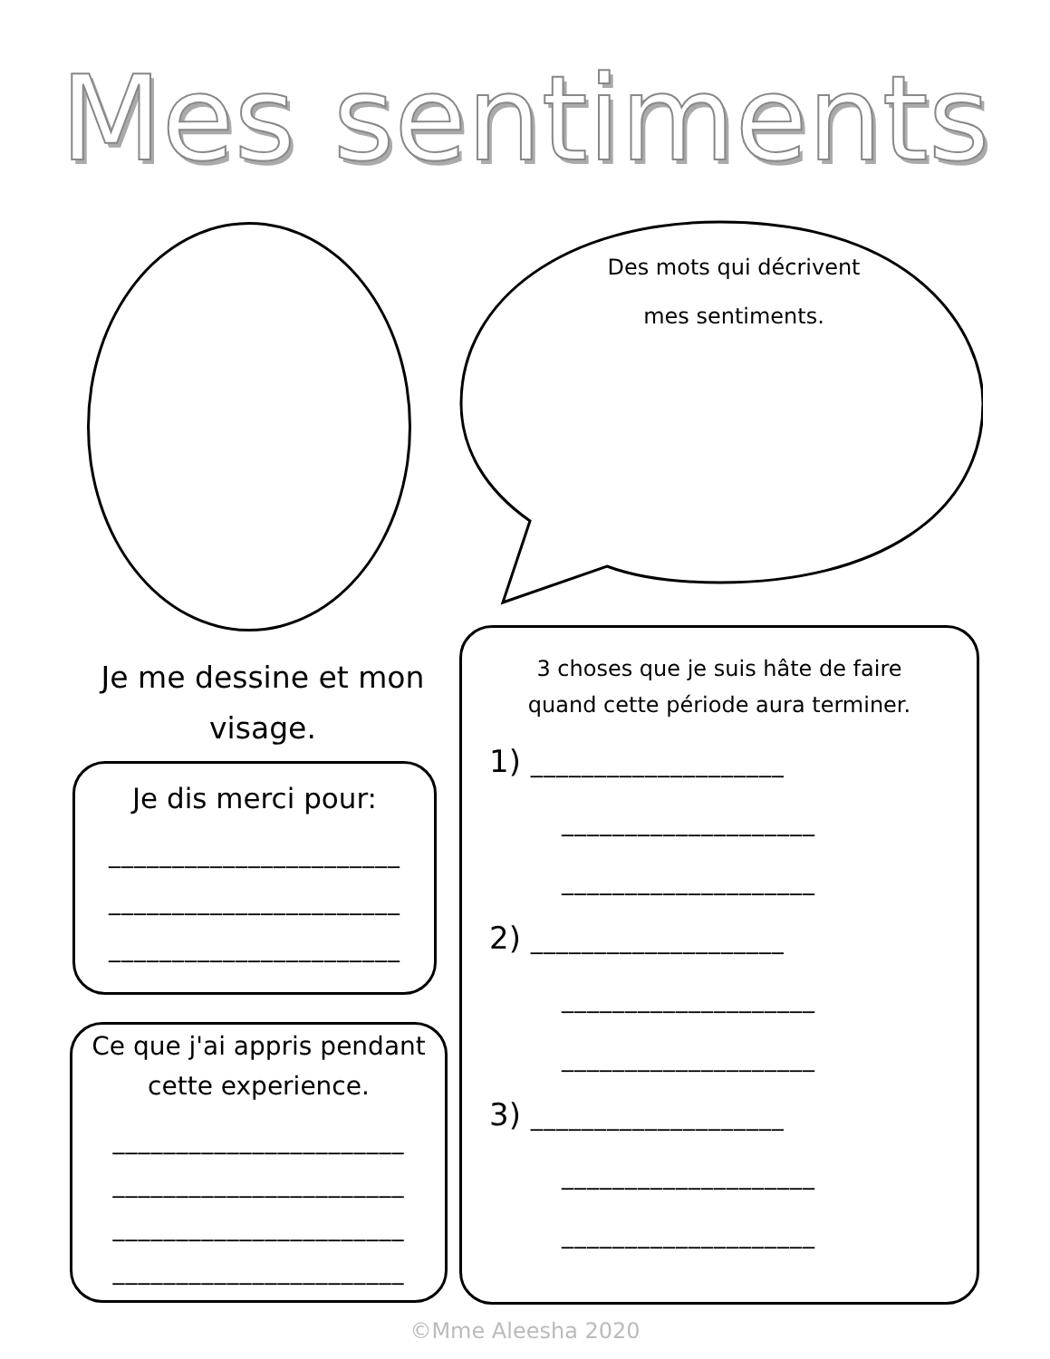Mes sentiments
Des mots qui décrivent
mes sentiments.
Je me dessine et mon visage.
Je dis merci pour:
_______________________
_______________________
_______________________
Ce que j'ai appris pendant
cette experience.
_______________________
_______________________
_______________________
_______________________
3 choses que je suis hâte de faire
quand cette période aura terminer.
1) ____________________
____________________
____________________
2) ____________________
____________________
____________________
3) ____________________
____________________
____________________
©Mme Aleesha 2020